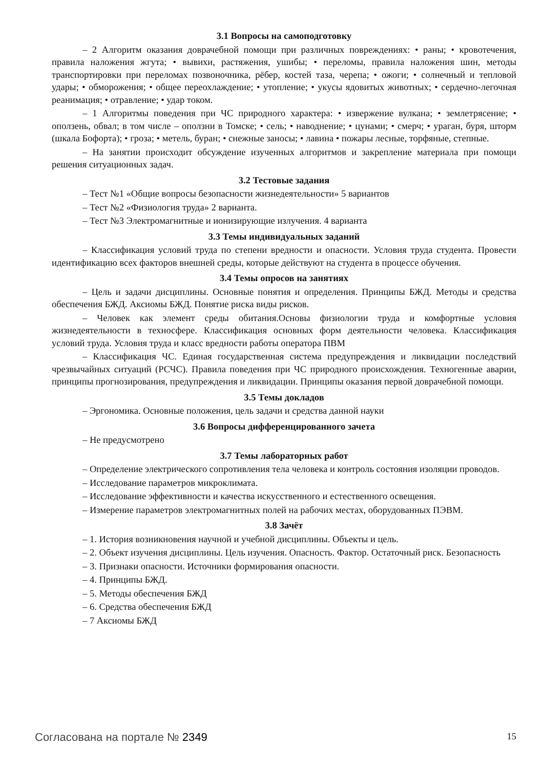3.1 Вопросы на самоподготовку
– 2 Алгоритм оказания доврачебной помощи при различных повреждениях: • раны; • кровотечения, правила наложения жгута; • вывихи, растяжения, ушибы; • переломы, правила наложения шин, методы транспортировки при переломах позвоночника, рёбер, костей таза, черепа; • ожоги; • солнечный и тепловой удары; • обморожения; • общее переохлаждение; • утопление; • укусы ядовитых животных; • сердечно-легочная реанимация; • отравление; • удар током.
– 1 Алгоритмы поведения при ЧС природного характера: • извержение вулкана; • землетрясение; • оползень, обвал; в том числе – оползни в Томске; • сель; • наводнение; • цунами; • смерч; • ураган, буря, шторм (шкала Бофорта); • гроза; • метель, буран; • снежные заносы; • лавина • пожары лесные, торфяные, степные.
– На занятии происходит обсуждение изученных алгоритмов и закрепление материала при помощи решения ситуационных задач.
3.2 Тестовые задания
– Тест №1 «Общие вопросы безопасности жизнедеятельности» 5 вариантов
– Тест №2 «Физиология труда» 2 варианта.
– Тест №3 Электромагнитные и ионизирующие излучения. 4 варианта
3.3 Темы индивидуальных заданий
– Классификация условий труда по степени вредности и опасности. Условия труда студента. Провести идентификацию всех факторов внешней среды, которые действуют на студента в процессе обучения.
3.4 Темы опросов на занятиях
– Цель и задачи дисциплины. Основные понятия и определения. Принципы БЖД. Методы и средства обеспечения БЖД. Аксиомы БЖД. Понятие риска виды рисков.
– Человек как элемент среды обитания.Основы физиологии труда и комфортные условия жизнедеятельности в техносфере. Классификация основных форм деятельности человека. Классификация условий труда. Условия труда и класс вредности работы оператора ПВМ
– Классификация ЧС. Единая государственная система предупреждения и ликвидации последствий чрезвычайных ситуаций (РСЧС). Правила поведения при ЧС природного происхождения. Техногенные аварии, принципы прогнозирования, предупреждения и ликвидации. Принципы оказания первой доврачебной помощи.
3.5 Темы докладов
– Эргономика. Основные положения, цель задачи и средства данной науки
3.6 Вопросы дифференцированного зачета
– Не предусмотрено
3.7 Темы лабораторных работ
– Определение электрического сопротивления тела человека и контроль состояния изоляции проводов.
– Исследование параметров микроклимата.
– Исследование эффективности и качества искусственного и естественного освещения.
– Измерение параметров электромагнитных полей на рабочих местах, оборудованных ПЭВМ.
3.8 Зачёт
– 1. История возникновения научной и учебной дисциплины. Объекты и цель.
– 2. Объект изучения дисциплины. Цель изучения. Опасность. Фактор. Остаточный риск. Безопасность
– 3. Признаки опасности. Источники формирования опасности.
– 4. Принципы БЖД.
– 5. Методы обеспечения БЖД
– 6. Средства обеспечения БЖД
– 7 Аксиомы БЖД
Согласована на портале № 2349 15